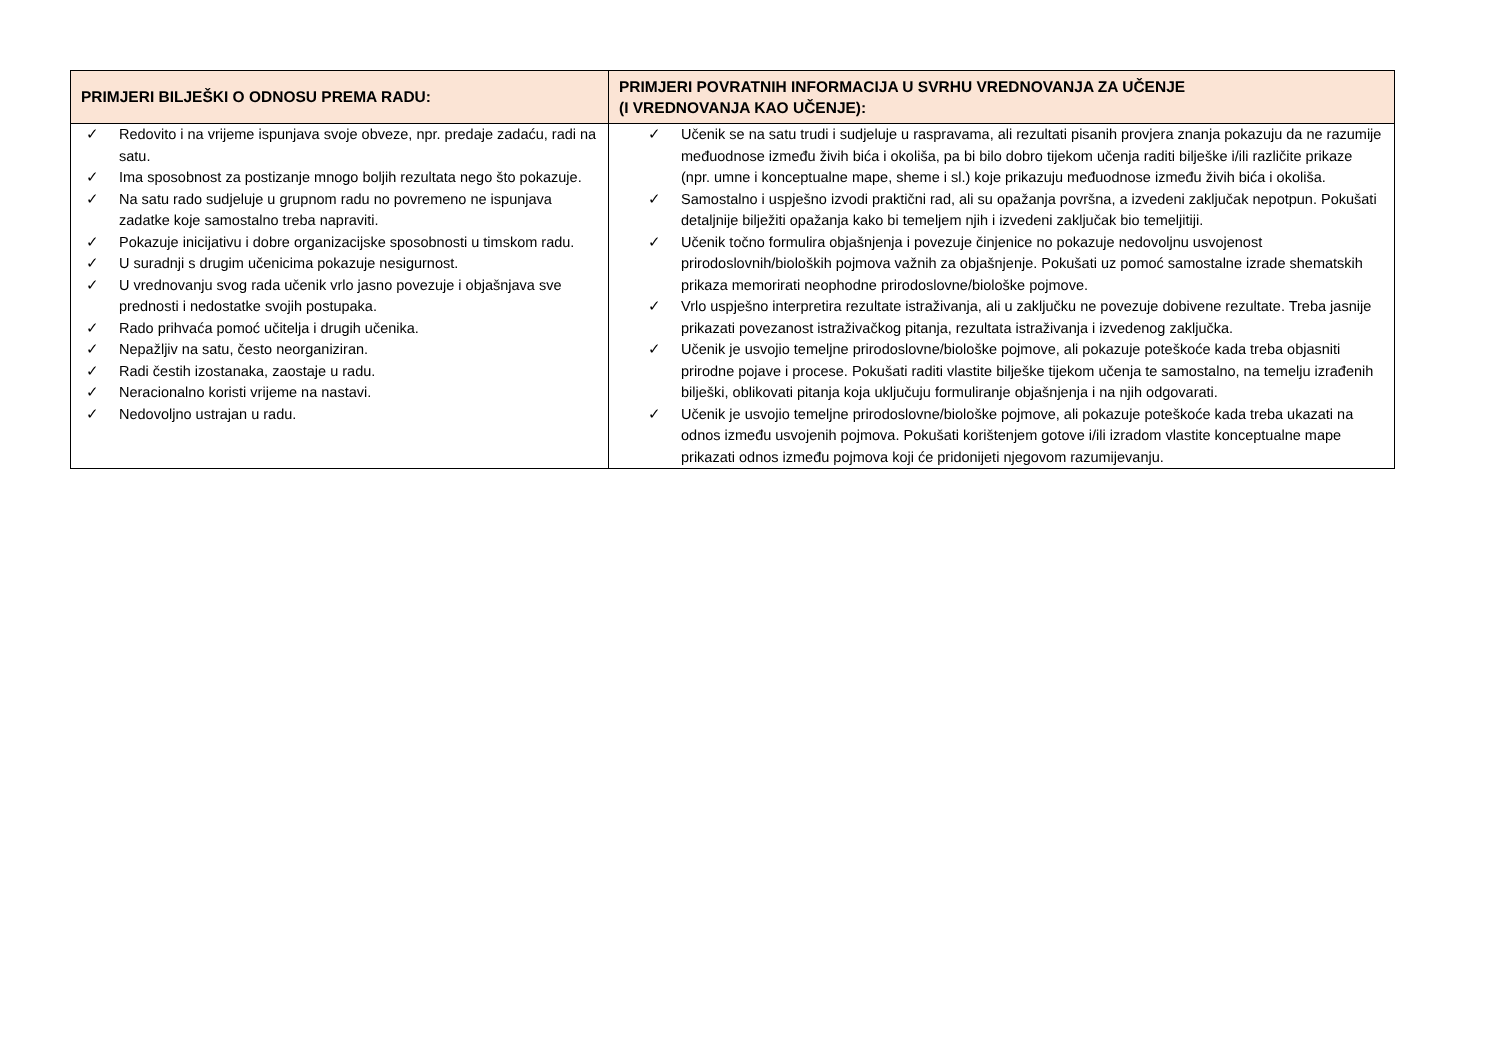| PRIMJERI BILJEŠKI O ODNOSU PREMA RADU: | PRIMJERI POVRATNIH INFORMACIJA U SVRHU VREDNOVANJA ZA UČENJE (I VREDNOVANJA KAO UČENJE): |
| --- | --- |
| ✓ Redovito i na vrijeme ispunjava svoje obveze, npr. predaje zadaću, radi na satu. ✓ Ima sposobnost za postizanje mnogo boljih rezultata nego što pokazuje. ✓ Na satu rado sudjeluje u grupnom radu no povremeno ne ispunjava zadatke koje samostalno treba napraviti. ✓ Pokazuje inicijativu i dobre organizacijske sposobnosti u timskom radu. ✓ U suradnji s drugim učenicima pokazuje nesigurnost. ✓ U vrednovanju svog rada učenik vrlo jasno povezuje i objašnjava sve prednosti i nedostatke svojih postupaka. ✓ Rado prihvaća pomoć učitelja i drugih učenika. ✓ Nepažljiv na satu, često neorganiziran. ✓ Radi čestih izostanaka, zaostaje u radu. ✓ Neracionalno koristi vrijeme na nastavi. ✓ Nedovoljno ustrajan u radu. | ✓ Učenik se na satu trudi i sudjeluje u raspravama, ali rezultati pisanih provjera znanja pokazuju da ne razumije međuodnose između živih bića i okoliša, pa bi bilo dobro tijekom učenja raditi bilješke i/ili različite prikaze (npr. umne i konceptualne mape, sheme i sl.) koje prikazuju međuodnose između živih bića i okoliša. ✓ Samostalno i uspješno izvodi praktični rad, ali su opažanja površna, a izvedeni zaključak nepotpun. Pokušati detaljnije bilježiti opažanja kako bi temeljem njih i izvedeni zaključak bio temeljitiji. ✓ Učenik točno formulira objašnjenja i povezuje činjenice no pokazuje nedovoljnu usvojenost prirodoslovnih/bioloških pojmova važnih za objašnjenje. Pokušati uz pomoć samostalne izrade shematskih prikaza memorirati neophodne prirodoslovne/biološke pojmove. ✓ Vrlo uspješno interpretira rezultate istraživanja, ali u zaključku ne povezuje dobivene rezultate. Treba jasnije prikazati povezanost istraživačkog pitanja, rezultata istraživanja i izvedenog zaključka. ✓ Učenik je usvojio temeljne prirodoslovne/biološke pojmove, ali pokazuje poteškoće kada treba objasniti prirodne pojave i procese. Pokušati raditi vlastite bilješke tijekom učenja te samostalno, na temelju izrađenih bilješki, oblikovati pitanja koja uključuju formuliranje objašnjenja i na njih odgovarati. ✓ Učenik je usvojio temeljne prirodoslovne/biološke pojmove, ali pokazuje poteškoće kada treba ukazati na odnos između usvojenih pojmova. Pokušati korištenjem gotove i/ili izradom vlastite konceptualne mape prikazati odnos između pojmova koji će pridonijeti njegovom razumijevanju. |